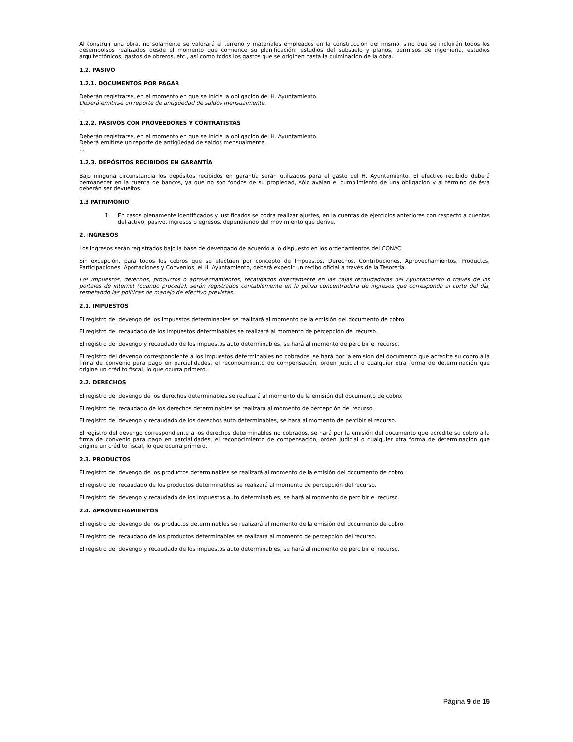Al construir una obra, no solamente se valorará el terreno y materiales empleados en la construcción del mismo, sino que se incluirán todos los desembolsos realizados desde el momento que comience su planificación: estudios del subsuelo y planos, permisos de ingeniería, estudios arquitectónicos, gastos de obreros, etc., así como todos los gastos que se originen hasta la culminación de la obra.
1.2. PASIVO
1.2.1. DOCUMENTOS POR PAGAR
Deberán registrarse, en el momento en que se inicie la obligación del H. Ayuntamiento.
Deberá emitirse un reporte de antigüedad de saldos mensualmente.
…
1.2.2. PASIVOS CON PROVEEDORES Y CONTRATISTAS
Deberán registrarse, en el momento en que se inicie la obligación del H. Ayuntamiento.
Deberá emitirse un reporte de antigüedad de saldos mensualmente.
…
1.2.3. DEPÓSITOS RECIBIDOS EN GARANTÍA
Bajo ninguna circunstancia los depósitos recibidos en garantía serán utilizados para el gasto del H. Ayuntamiento. El efectivo recibido deberá permanecer en la cuenta de bancos, ya que no son fondos de su propiedad, sólo avalan el cumplimiento de una obligación y al término de ésta deberán ser devueltos.
1.3 PATRIMONIO
1. En casos plenamente identificados y justificados se podra realizar ajustes, en la cuentas de ejercicios anteriores con respecto a cuentas del activo, pasivo, ingresos o egresos, dependiendo del movimiento que derive.
2. INGRESOS
Los ingresos serán registrados bajo la base de devengado de acuerdo a lo dispuesto en los ordenamientos del CONAC.
Sin excepción, para todos los cobros que se efectúen por concepto de Impuestos, Derechos, Contribuciones, Aprovechamientos, Productos, Participaciones, Aportaciones y Convenios, el H. Ayuntamiento, deberá expedir un recibo oficial a través de la Tesorería.
Los Impuestos, derechos, productos o aprovechamientos, recaudados directamente en las cajas recaudadoras del Ayuntamiento o través de los portales de internet (cuando proceda), serán registrados contablemente en la póliza concentradora de ingresos que corresponda al corte del día, respetando las políticas de manejo de efectivo previstas.
2.1. IMPUESTOS
El registro del devengo de los impuestos determinables se realizará al momento de la emisión del documento de cobro.
El registro del recaudado de los impuestos determinables se realizará al momento de percepción del recurso.
El registro del devengo y recaudado de los impuestos auto determinables, se hará al momento de percibir el recurso.
El registro del devengo correspondiente a los impuestos determinables no cobrados, se hará por la emisión del documento que acredite su cobro a la firma de convenio para pago en parcialidades, el reconocimiento de compensación, orden judicial o cualquier otra forma de determinación que origine un crédito fiscal, lo que ocurra primero.
2.2. DERECHOS
El registro del devengo de los derechos determinables se realizará al momento de la emisión del documento de cobro.
El registro del recaudado de los derechos determinables se realizará al momento de percepción del recurso.
El registro del devengo y recaudado de los derechos auto determinables, se hará al momento de percibir el recurso.
El registro del devengo correspondiente a los derechos determinables no cobrados, se hará por la emisión del documento que acredite su cobro a la firma de convenio para pago en parcialidades, el reconocimiento de compensación, orden judicial o cualquier otra forma de determinación que origine un crédito fiscal, lo que ocurra primero.
2.3. PRODUCTOS
El registro del devengo de los productos determinables se realizará al momento de la emisión del documento de cobro.
El registro del recaudado de los productos determinables se realizará al momento de percepción del recurso.
El registro del devengo y recaudado de los impuestos auto determinables, se hará al momento de percibir el recurso.
2.4. APROVECHAMIENTOS
El registro del devengo de los productos determinables se realizará al momento de la emisión del documento de cobro.
El registro del recaudado de los productos determinables se realizará al momento de percepción del recurso.
El registro del devengo y recaudado de los impuestos auto determinables, se hará al momento de percibir el recurso.
Página 9 de 15